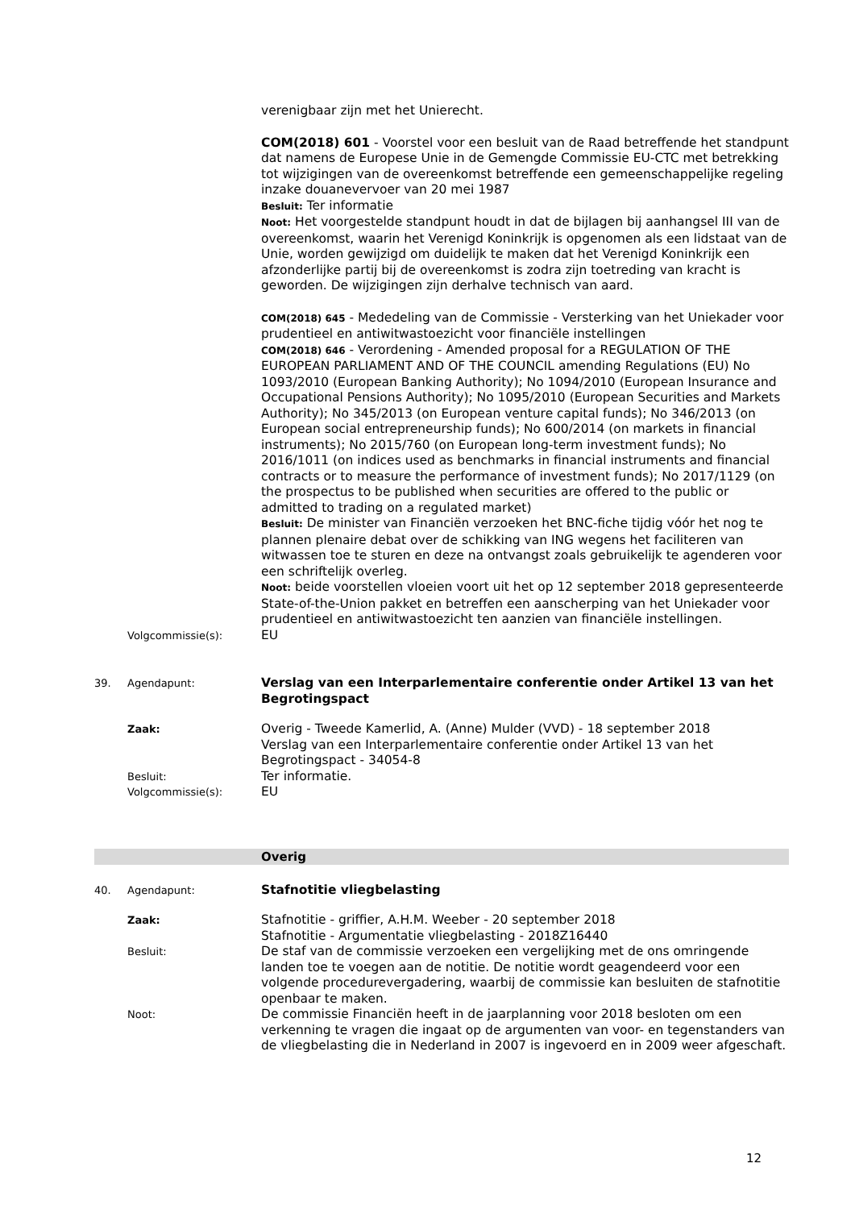verenigbaar zijn met het Unierecht.
COM(2018) 601 - Voorstel voor een besluit van de Raad betreffende het standpunt dat namens de Europese Unie in de Gemengde Commissie EU-CTC met betrekking tot wijzigingen van de overeenkomst betreffende een gemeenschappelijke regeling inzake douanevervoer van 20 mei 1987
Besluit: Ter informatie
Noot: Het voorgestelde standpunt houdt in dat de bijlagen bij aanhangsel III van de overeenkomst, waarin het Verenigd Koninkrijk is opgenomen als een lidstaat van de Unie, worden gewijzigd om duidelijk te maken dat het Verenigd Koninkrijk een afzonderlijke partij bij de overeenkomst is zodra zijn toetreding van kracht is geworden. De wijzigingen zijn derhalve technisch van aard.
COM(2018) 645 - Mededeling van de Commissie - Versterking van het Uniekader voor prudentieel en antiwitwastoezicht voor financiële instellingen
COM(2018) 646 - Verordening - Amended proposal for a REGULATION OF THE EUROPEAN PARLIAMENT AND OF THE COUNCIL amending Regulations (EU) No 1093/2010 (European Banking Authority); No 1094/2010 (European Insurance and Occupational Pensions Authority); No 1095/2010 (European Securities and Markets Authority); No 345/2013 (on European venture capital funds); No 346/2013 (on European social entrepreneurship funds); No 600/2014 (on markets in financial instruments); No 2015/760 (on European long-term investment funds); No 2016/1011 (on indices used as benchmarks in financial instruments and financial contracts or to measure the performance of investment funds); No 2017/1129 (on the prospectus to be published when securities are offered to the public or admitted to trading on a regulated market)
Besluit: De minister van Financiën verzoeken het BNC-fiche tijdig vóór het nog te plannen plenaire debat over de schikking van ING wegens het faciliteren van witwassen toe te sturen en deze na ontvangst zoals gebruikelijk te agenderen voor een schriftelijk overleg.
Noot: beide voorstellen vloeien voort uit het op 12 september 2018 gepresenteerde State-of-the-Union pakket en betreffen een aanscherping van het Uniekader voor prudentieel en antiwitwastoezicht ten aanzien van financiële instellingen.
Volgcommissie(s):
EU
39. Agendapunt:
Verslag van een Interparlementaire conferentie onder Artikel 13 van het Begrotingspact
Zaak:
Overig - Tweede Kamerlid, A. (Anne) Mulder (VVD) - 18 september 2018
Verslag van een Interparlementaire conferentie onder Artikel 13 van het Begrotingspact - 34054-8
Besluit:
Ter informatie.
Volgcommissie(s):
EU
Overig
40. Agendapunt:
Stafnotitie vliegbelasting
Zaak:
Stafnotitie - griffier, A.H.M. Weeber - 20 september 2018
Stafnotitie - Argumentatie vliegbelasting - 2018Z16440
Besluit:
De staf van de commissie verzoeken een vergelijking met de ons omringende landen toe te voegen aan de notitie. De notitie wordt geagendeerd voor een volgende procedurevergadering, waarbij de commissie kan besluiten de stafnotitie openbaar te maken.
Noot:
De commissie Financiën heeft in de jaarplanning voor 2018 besloten om een verkenning te vragen die ingaat op de argumenten van voor- en tegenstanders van de vliegbelasting die in Nederland in 2007 is ingevoerd en in 2009 weer afgeschaft.
12